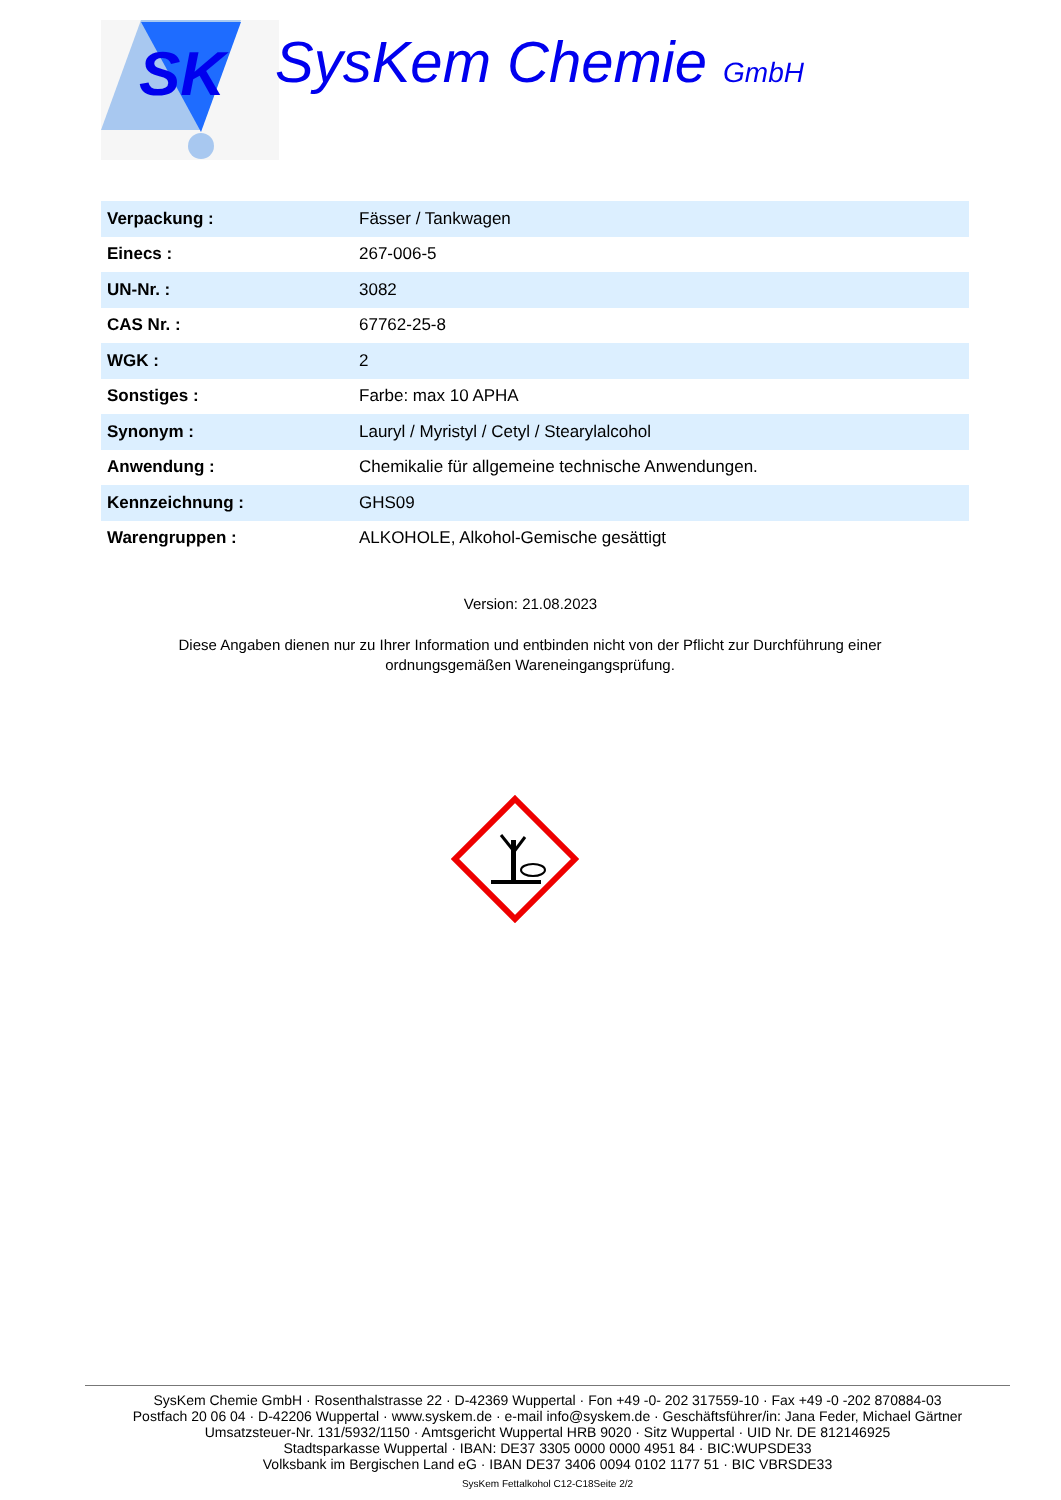SK
SysKem Chemie GmbH
| Verpackung : | Fässer / Tankwagen |
| Einecs : | 267-006-5 |
| UN-Nr. : | 3082 |
| CAS Nr. : | 67762-25-8 |
| WGK : | 2 |
| Sonstiges : | Farbe: max 10 APHA |
| Synonym : | Lauryl / Myristyl / Cetyl / Stearylalcohol |
| Anwendung : | Chemikalie für allgemeine technische Anwendungen. |
| Kennzeichnung : | GHS09 |
| Warengruppen : | ALKOHOLE, Alkohol-Gemische gesättigt |
Version: 21.08.2023
Diese Angaben dienen nur zu Ihrer Information und entbinden nicht von der Pflicht zur Durchführung einer ordnungsgemäßen Wareneingangsprüfung.
SysKem Chemie GmbH · Rosenthalstrasse 22 · D-42369 Wuppertal · Fon +49 -0- 202 317559-10 · Fax +49 -0 -202 870884-03
Postfach 20 06 04 · D-42206 Wuppertal · www.syskem.de · e-mail info@syskem.de · Geschäftsführer/in: Jana Feder, Michael Gärtner
Umsatzsteuer-Nr. 131/5932/1150 · Amtsgericht Wuppertal HRB 9020 · Sitz Wuppertal · UID Nr. DE 812146925
Stadtsparkasse Wuppertal · IBAN: DE37 3305 0000 0000 4951 84 · BIC:WUPSDE33
Volksbank im Bergischen Land eG · IBAN DE37 3406 0094 0102 1177 51 · BIC VBRSDE33
SysKem Fettalkohol C12-C18Seite 2/2